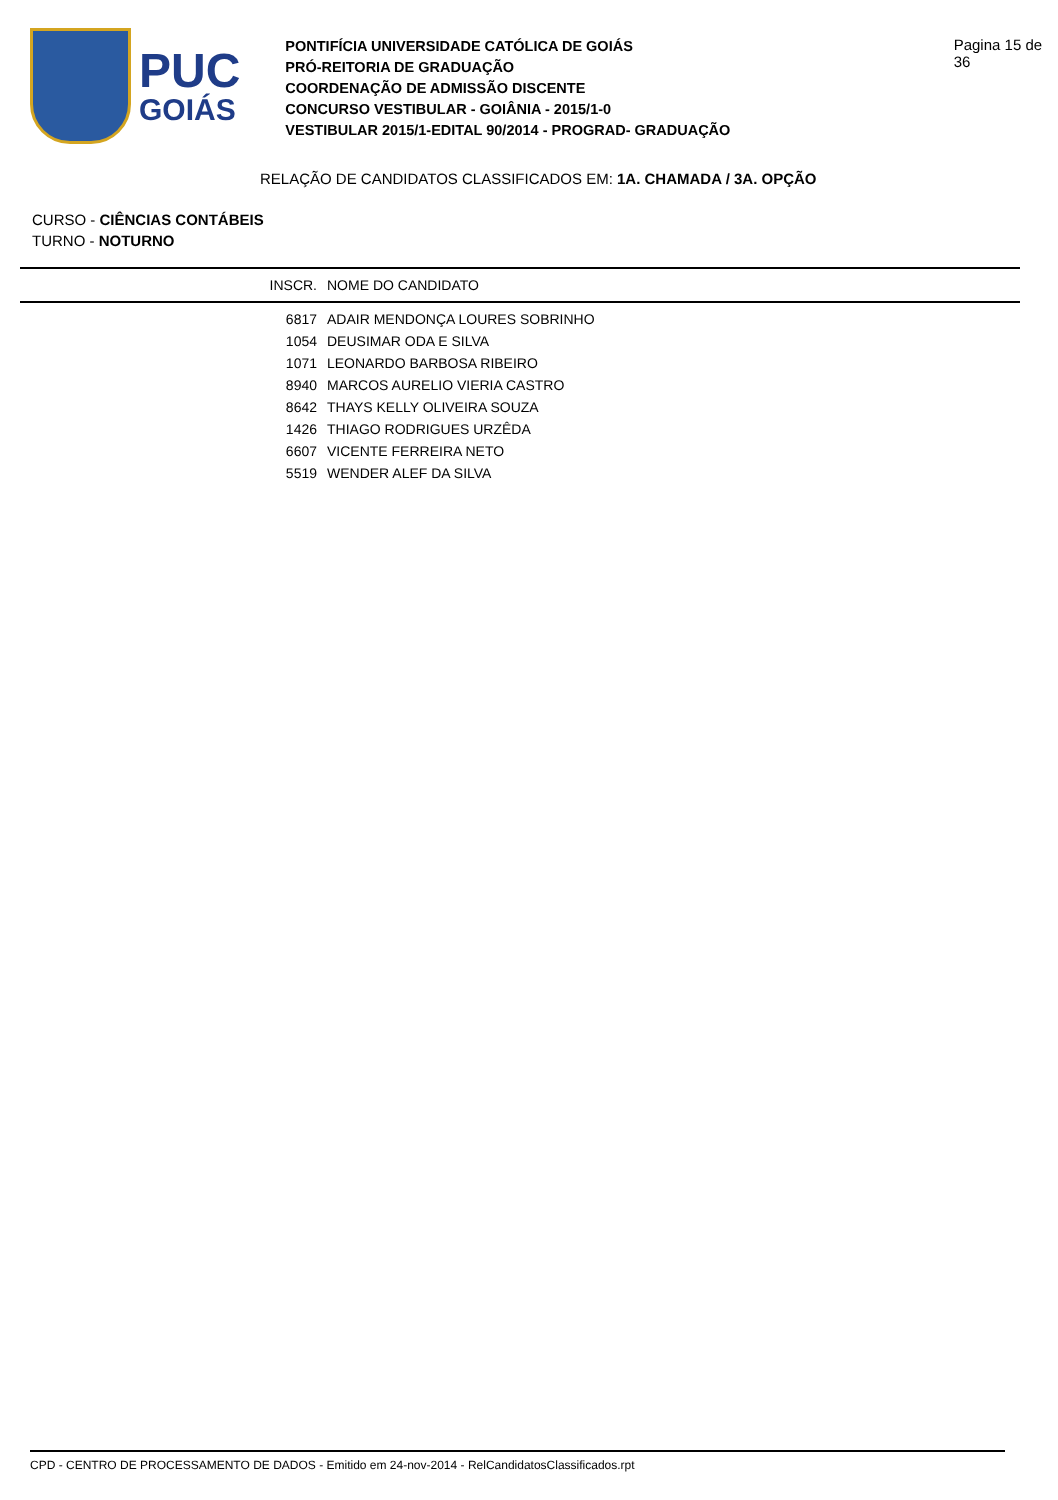PUC
GOIÁS
PONTIFÍCIA UNIVERSIDADE CATÓLICA DE GOIÁS
PRÓ-REITORIA DE GRADUAÇÃO
COORDENAÇÃO DE ADMISSÃO DISCENTE
CONCURSO VESTIBULAR - GOIÂNIA - 2015/1-0
VESTIBULAR 2015/1-EDITAL 90/2014 - PROGRAD- GRADUAÇÃO
Pagina 15 de 36
RELAÇÃO DE CANDIDATOS CLASSIFICADOS EM: 1A. CHAMADA / 3A. OPÇÃO
CURSO - CIÊNCIAS CONTÁBEIS
TURNO - NOTURNO
| INSCR. | NOME DO CANDIDATO |
| --- | --- |
| 6817 | ADAIR MENDONÇA LOURES SOBRINHO |
| 1054 | DEUSIMAR ODA E SILVA |
| 1071 | LEONARDO BARBOSA RIBEIRO |
| 8940 | MARCOS AURELIO VIERIA CASTRO |
| 8642 | THAYS KELLY OLIVEIRA SOUZA |
| 1426 | THIAGO RODRIGUES URZÊDA |
| 6607 | VICENTE FERREIRA NETO |
| 5519 | WENDER ALEF DA SILVA |
CPD - CENTRO DE PROCESSAMENTO DE DADOS - Emitido em 24-nov-2014 - RelCandidatosClassificados.rpt